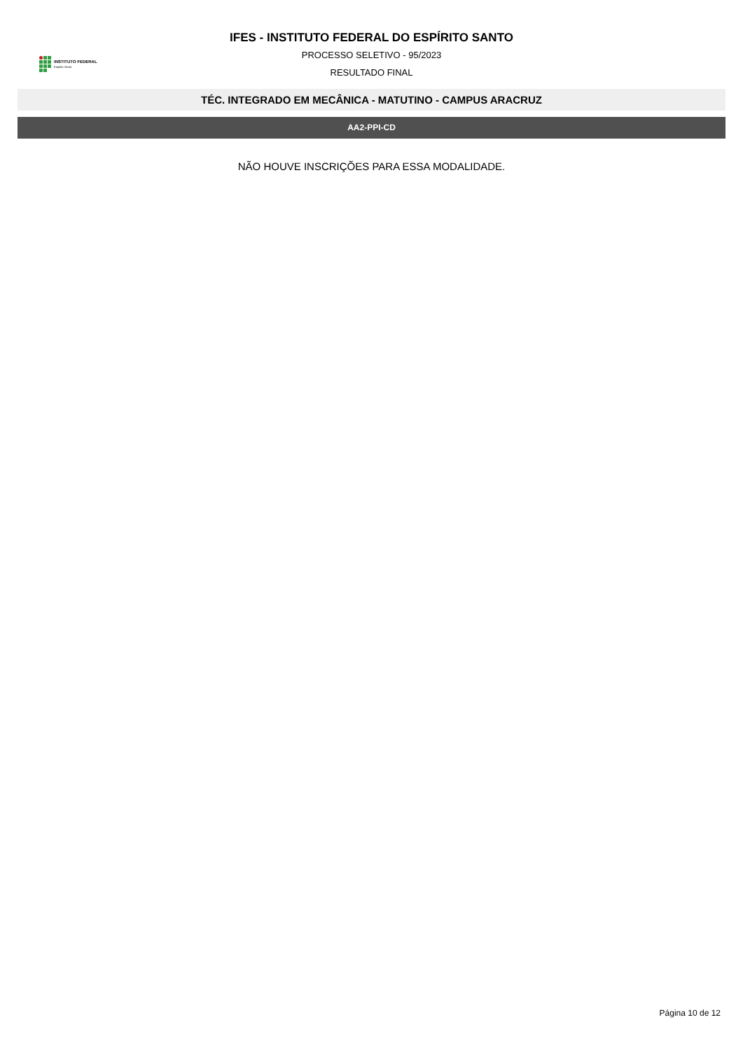INSTITUTO FEDERAL
Espírito Santo
IFES - INSTITUTO FEDERAL DO ESPÍRITO SANTO
PROCESSO SELETIVO - 95/2023
RESULTADO FINAL
TÉC. INTEGRADO EM MECÂNICA - MATUTINO - CAMPUS ARACRUZ
AA2-PPI-CD
NÃO HOUVE INSCRIÇÕES PARA ESSA MODALIDADE.
Página 10 de 12